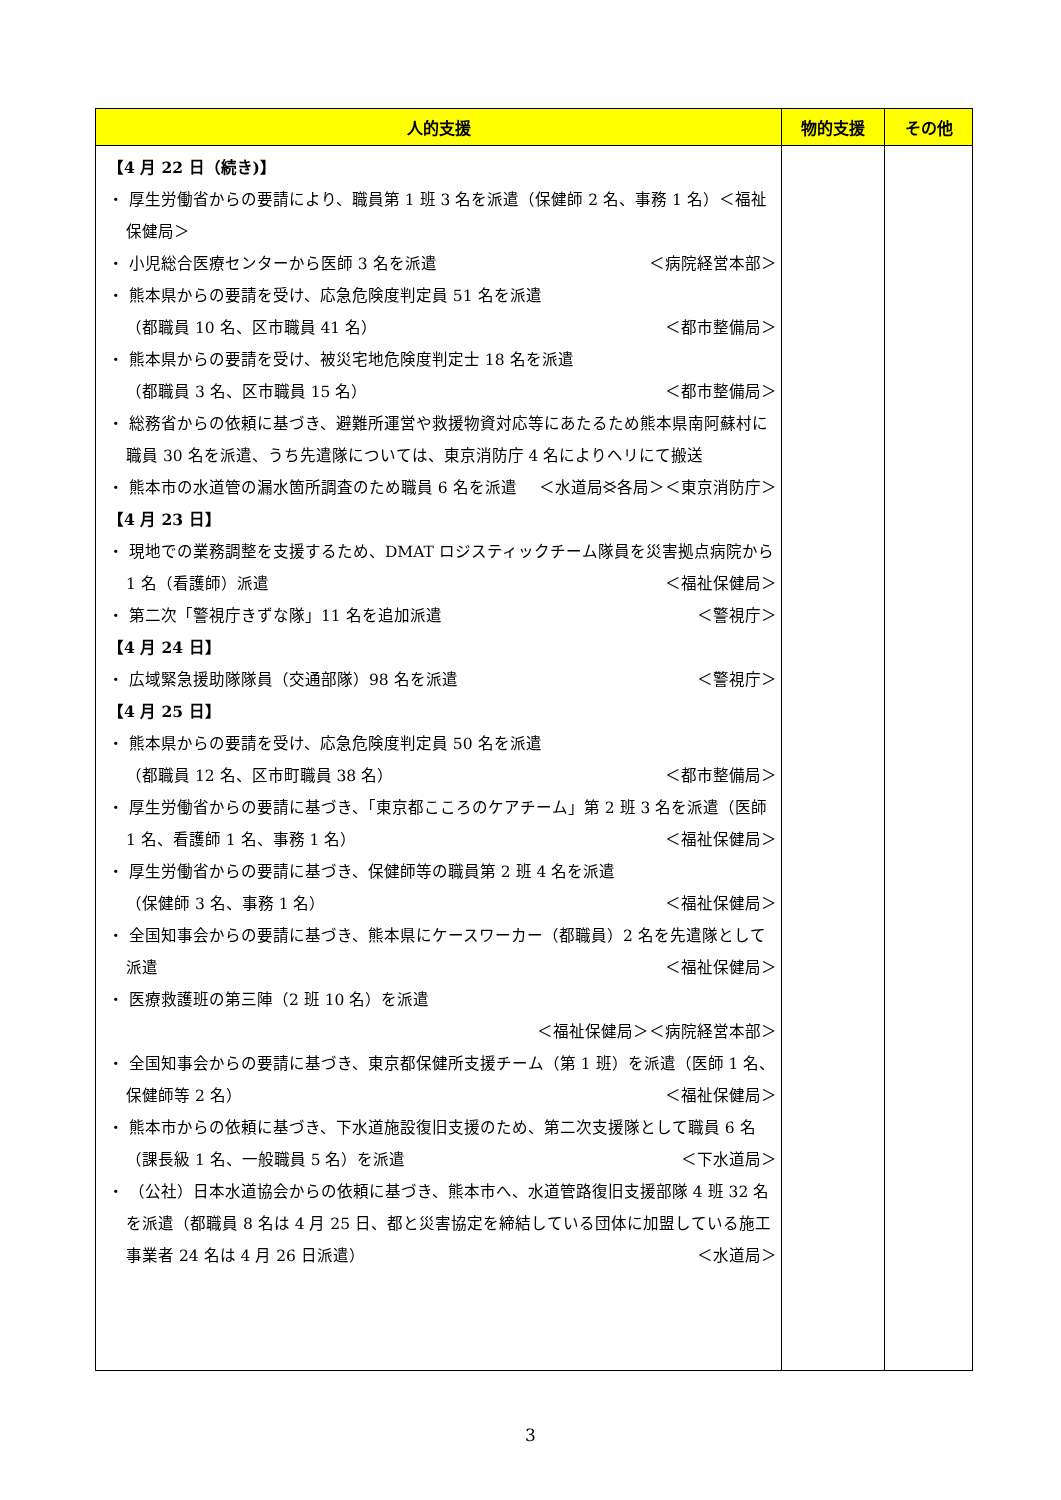| 人的支援 | 物的支援 | その他 |
| --- | --- | --- |
| 【4 月 22 日（続き)】 ・ 厚生労働省からの要請により、職員第 1 班 3 名を派遣（保健師 2 名、事務 1 名）＜福祉保健局＞ ・ 小児総合医療センターから医師 3 名を派遣 ＜病院経営本部＞ ・ 熊本県からの要請を受け、応急危険度判定員 51 名を派遣 （都職員 10 名、区市職員 41 名） ＜都市整備局＞ ・ 熊本県からの要請を受け、被災宅地危険度判定士 18 名を派遣 （都職員 3 名、区市職員 15 名） ＜都市整備局＞ ・ 総務省からの依頼に基づき、避難所運営や救援物資対応等にあたるため熊本県南阿蘇村に職員 30 名を派遣、うち先遣隊については、東京消防庁 4 名によりヘリにて搬送 ＜各局＞＜東京消防庁＞ ・ 熊本市の水道管の漏水箇所調査のため職員 6 名を派遣 ＜水道局＞ 【4 月 23 日】 ・ 現地での業務調整を支援するため、DMAT ロジスティックチーム隊員を災害拠点病院から 1 名（看護師）派遣 ＜福祉保健局＞ ・ 第二次「警視庁きずな隊」11 名を追加派遣 ＜警視庁＞ 【4 月 24 日】 ・ 広域緊急援助隊隊員（交通部隊）98 名を派遣 ＜警視庁＞ 【4 月 25 日】 ・ 熊本県からの要請を受け、応急危険度判定員 50 名を派遣 （都職員 12 名、区市町職員 38 名） ＜都市整備局＞ ・ 厚生労働省からの要請に基づき、「東京都こころのケアチーム」第 2 班 3 名を派遣（医師 1 名、看護師 1 名、事務 1 名） ＜福祉保健局＞ ・ 厚生労働省からの要請に基づき、保健師等の職員第 2 班 4 名を派遣 （保健師 3 名、事務 1 名） ＜福祉保健局＞ ・ 全国知事会からの要請に基づき、熊本県にケースワーカー（都職員）2 名を先遣隊として派遣 ＜福祉保健局＞ ・ 医療救護班の第三陣（2 班 10 名）を派遣 ＜福祉保健局＞＜病院経営本部＞ ・ 全国知事会からの要請に基づき、東京都保健所支援チーム（第 1 班）を派遣（医師 1 名、保健師等 2 名） ＜福祉保健局＞ ・ 熊本市からの依頼に基づき、下水道施設復旧支援のため、第二次支援隊として職員 6 名（課長級 1 名、一般職員 5 名）を派遣 ＜下水道局＞ ・ （公社）日本水道協会からの依頼に基づき、熊本市へ、水道管路復旧支援部隊 4 班 32 名を派遣（都職員 8 名は 4 月 25 日、都と災害協定を締結している団体に加盟している施工事業者 24 名は 4 月 26 日派遣） ＜水道局＞ | | |
3